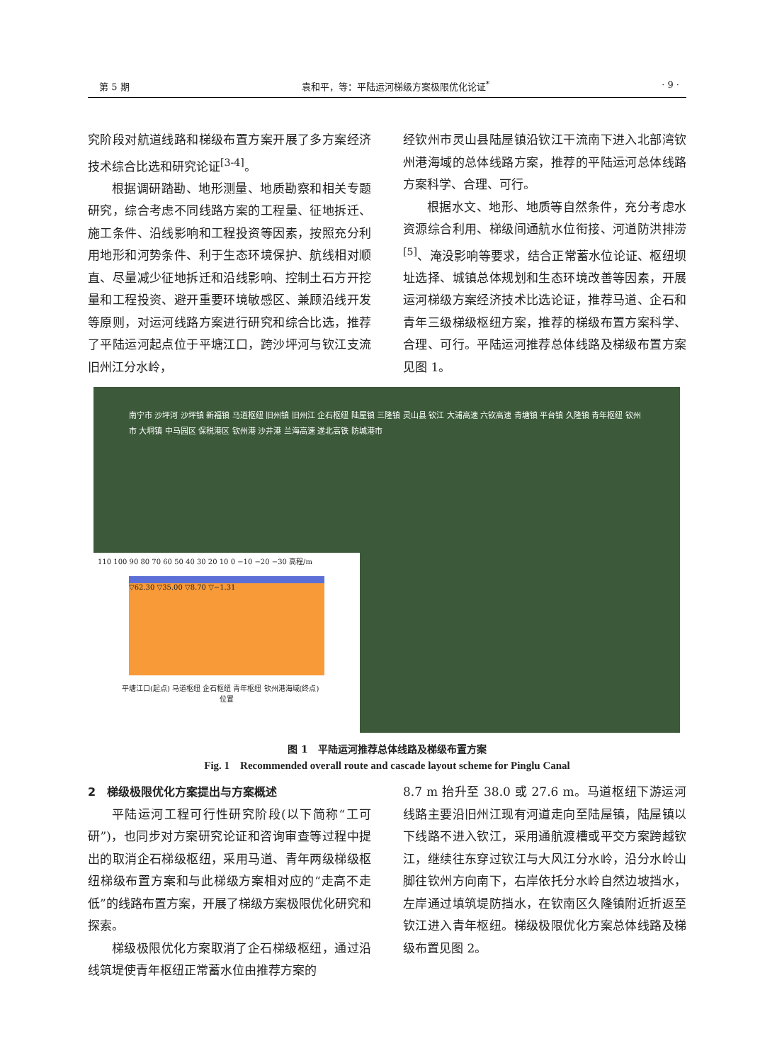第 5 期 袁和平，等：平陆运河梯级方案极限优化论证<sup>*</sup> · 9 ·
究阶段对航道线路和梯级布置方案开展了多方案经济技术综合比选和研究论证<sup>[3-4]</sup>。
根据调研踏勘、地形测量、地质勘察和相关专题研究，综合考虑不同线路方案的工程量、征地拆迁、施工条件、沿线影响和工程投资等因素，按照充分利用地形和河势条件、利于生态环境保护、航线相对顺直、尽量减少征地拆迁和沿线影响、控制土石方开挖量和工程投资、避开重要环境敏感区、兼顾沿线开发等原则，对运河线路方案进行研究和综合比选，推荐了平陆运河起点位于平塘江口，跨沙坪河与钦江支流旧州江分水岭，
经钦州市灵山县陆屋镇沿钦江干流南下进入北部湾钦州港海域的总体线路方案，推荐的平陆运河总体线路方案科学、合理、可行。
根据水文、地形、地质等自然条件，充分考虑水资源综合利用、梯级间通航水位衔接、河道防洪排涝<sup>[5]</sup>、淹没影响等要求，结合正常蓄水位论证、枢纽坝址选择、城镇总体规划和生态环境改善等因素，开展运河梯级方案经济技术比选论证，推荐马道、企石和青年三级梯级枢纽方案，推荐的梯级布置方案科学、合理、可行。平陆运河推荐总体线路及梯级布置方案见图 1。
南宁市 沙坪河 沙坪镇 新福镇 马道枢纽 旧州镇 旧州江 企石枢纽 陆屋镇 三隆镇 灵山县 钦江 大浦高速 六钦高速 青塘镇 平台镇 久隆镇 青年枢纽 钦州市 大垌镇 中马园区 保税港区 钦州港 沙井港 兰海高速 遂北高铁 防城港市
110 100 90 80 70 60 50 40 30 20 10 0 −10 −20 −30 高程/m
▽62.30 ▽35.00 ▽8.70 ▽−1.31
平塘江口(起点) 马道枢纽 企石枢纽 青年枢纽 钦州港海域(终点)
位置
图 1　平陆运河推荐总体线路及梯级布置方案
Fig. 1　Recommended overall route and cascade layout scheme for Pinglu Canal
2　梯级极限优化方案提出与方案概述
平陆运河工程可行性研究阶段(以下简称“工可研”)，也同步对方案研究论证和咨询审查等过程中提出的取消企石梯级枢纽，采用马道、青年两级梯级枢纽梯级布置方案和与此梯级方案相对应的“走高不走低”的线路布置方案，开展了梯级方案极限优化研究和探索。
梯级极限优化方案取消了企石梯级枢纽，通过沿线筑堤使青年枢纽正常蓄水位由推荐方案的
8.7 m 抬升至 38.0 或 27.6 m。马道枢纽下游运河线路主要沿旧州江现有河道走向至陆屋镇，陆屋镇以下线路不进入钦江，采用通航渡槽或平交方案跨越钦江，继续往东穿过钦江与大风江分水岭，沿分水岭山脚往钦州方向南下，右岸依托分水岭自然边坡挡水，左岸通过填筑堤防挡水，在钦南区久隆镇附近折返至钦江进入青年枢纽。梯级极限优化方案总体线路及梯级布置见图 2。